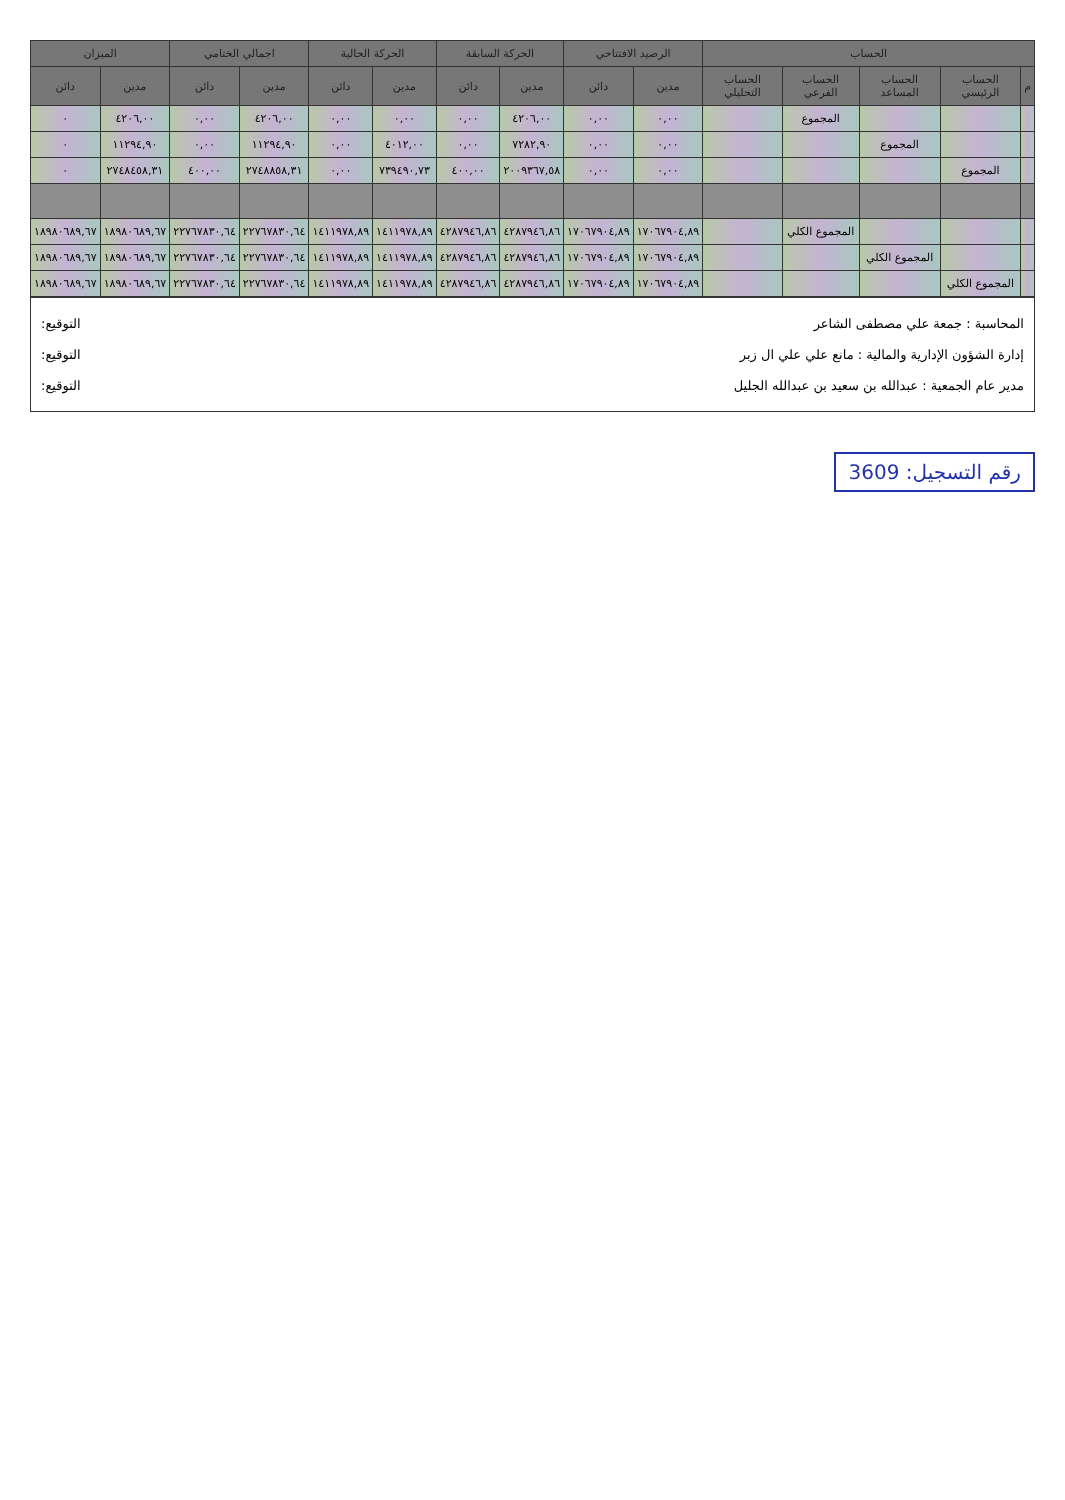| الحساب | | | | | الرصيد الافتتاحي | | الحركة السابقة | | الحركة الحالية | | اجمالي الختامي | | الميزان | |
| --- | --- | --- | --- | --- | --- | --- | --- | --- | --- | --- | --- | --- | --- | --- |
| م | الحساب الرئيسي | الحساب المساعد | الحساب الفرعي | الحساب التحليلي | مدين | دائن | مدين | دائن | مدين | دائن | مدين | دائن | مدين | دائن |
| | | | المجموع | | ٠,٠٠ | ٠,٠٠ | ٤٢٠٦,٠٠ | ٠,٠٠ | ٠,٠٠ | ٠,٠٠ | ٤٢٠٦,٠٠ | ٠,٠٠ | ٤٢٠٦,٠٠ | ٠ |
| | | المجموع | | | ٠,٠٠ | ٠,٠٠ | ٧٢٨٢,٩٠ | ٠,٠٠ | ٤٠١٢,٠٠ | ٠,٠٠ | ١١٢٩٤,٩٠ | ٠,٠٠ | ١١٢٩٤,٩٠ | ٠ |
| | المجموع | | | | ٠,٠٠ | ٠,٠٠ | ٢٠٠٩٣٦٧,٥٨ | ٤٠٠,٠٠ | ٧٣٩٤٩٠,٧٣ | ٠,٠٠ | ٢٧٤٨٨٥٨,٣١ | ٤٠٠,٠٠ | ٢٧٤٨٤٥٨,٣١ | ٠ |
| | | | المجموع الكلي | | ١٧٠٦٧٩٠٤,٨٩ | ١٧٠٦٧٩٠٤,٨٩ | ٤٢٨٧٩٤٦,٨٦ | ٤٢٨٧٩٤٦,٨٦ | ١٤١١٩٧٨,٨٩ | ١٤١١٩٧٨,٨٩ | ٢٢٧٦٧٨٣٠,٦٤ | ٢٢٧٦٧٨٣٠,٦٤ | ١٨٩٨٠٦٨٩,٦٧ | ١٨٩٨٠٦٨٩,٦٧ |
| | | المجموع الكلي | | | ١٧٠٦٧٩٠٤,٨٩ | ١٧٠٦٧٩٠٤,٨٩ | ٤٢٨٧٩٤٦,٨٦ | ٤٢٨٧٩٤٦,٨٦ | ١٤١١٩٧٨,٨٩ | ١٤١١٩٧٨,٨٩ | ٢٢٧٦٧٨٣٠,٦٤ | ٢٢٧٦٧٨٣٠,٦٤ | ١٨٩٨٠٦٨٩,٦٧ | ١٨٩٨٠٦٨٩,٦٧ |
| | المجموع الكلي | | | | ١٧٠٦٧٩٠٤,٨٩ | ١٧٠٦٧٩٠٤,٨٩ | ٤٢٨٧٩٤٦,٨٦ | ٤٢٨٧٩٤٦,٨٦ | ١٤١١٩٧٨,٨٩ | ١٤١١٩٧٨,٨٩ | ٢٢٧٦٧٨٣٠,٦٤ | ٢٢٧٦٧٨٣٠,٦٤ | ١٨٩٨٠٦٨٩,٦٧ | ١٨٩٨٠٦٨٩,٦٧ |
المحاسبة : جمعة علي مصطفى الشاعر التوقيع:
إدارة الشؤون الإدارية والمالية : مانع علي علي ال زبر التوقيع:
مدير عام الجمعية : عبدالله بن سعيد بن عبدالله الجليل التوقيع:
رقم التسجيل: 3609